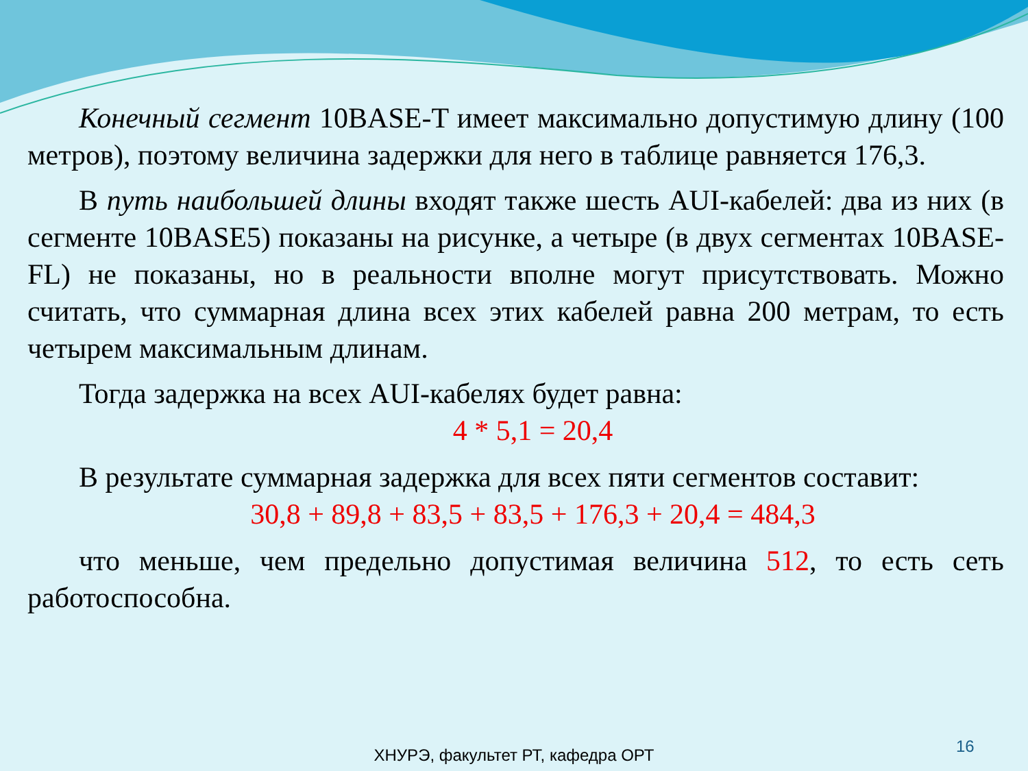Конечный сегмент 10BASE-T имеет максимально допустимую длину (100 метров), поэтому величина задержки для него в таблице равняется 176,3.
В путь наибольшей длины входят также шесть AUI-кабелей: два из них (в сегменте 10BASE5) показаны на рисунке, а четыре (в двух сегментах 10BASE-FL) не показаны, но в реальности вполне могут присутствовать. Можно считать, что суммарная длина всех этих кабелей равна 200 метрам, то есть четырем максимальным длинам.
Тогда задержка на всех AUI-кабелях будет равна:
4 * 5,1 = 20,4
В результате суммарная задержка для всех пяти сегментов составит:
30,8 + 89,8 + 83,5 + 83,5 + 176,3 + 20,4 = 484,3
что меньше, чем предельно допустимая величина 512, то есть сеть работоспособна.
16
ХНУРЭ, факультет РТ, кафедра ОРТ